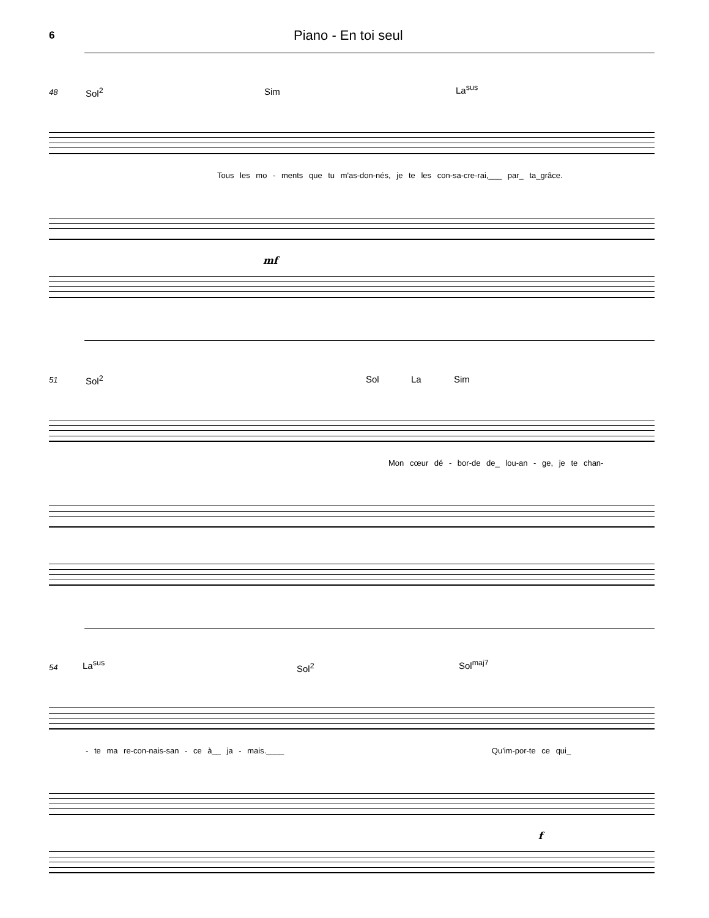6
Piano - En toi seul
48 Sol<sup>2</sup> Sim La<sup>sus</sup>
Tous les mo - ments que tu m'as-don-nés, je te les con-sa-cre-rai,___ par_ ta_grâce.
mf
51 Sol<sup>2</sup> Sol La Sim
Mon cœur dé - bor-de de_ lou-an - ge, je te chan-
54 La<sup>sus</sup> Sol<sup>2</sup> Sol<sup>maj7</sup>
- te ma re-con-nais-san - ce à__ ja - mais.____ Qu'im-por-te ce qui_
f